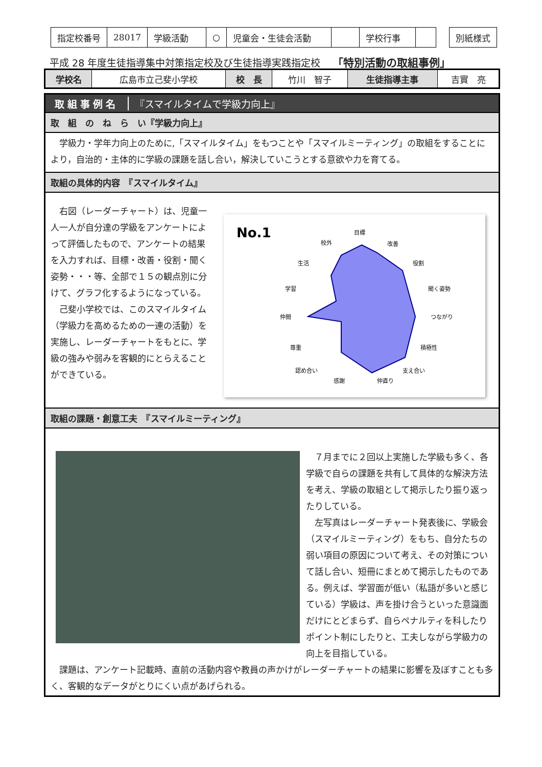| 指定校番号 | 28017 | 学級活動 | ○ | 児童会・生徒会活動 | | 学校行事 | | | 別紙様式 |
平成 28 年度生徒指導集中対策指定校及び生徒指導実践指定校 「特別活動の取組事例」
| 学校名 | 広島市立己斐小学校 | 校 長 | 竹川 智子 | 生徒指導主事 | 吉實 亮 |
取組事例名 『スマイルタイムで学級力向上』
取　組　の　ね　ら　い『学級力向上』
学級力・学年力向上のために,「スマイルタイム」をもつことや「スマイルミーティング」の取組をすることにより，自治的・主体的に学級の課題を話し合い，解決していこうとする意欲や力を育てる。
取組の具体的内容　『スマイルタイム』
No.1
目標
校外
改善
生活
役割
学習
聞く姿勢
仲間
つながり
尊重
積極性
認め合い
支え合い
感謝
仲直り
右図（レーダーチャート）は、児童一人一人が自分達の学級をアンケートによって評価したもので、アンケートの結果を入力すれば、目標・改善・役割・聞く姿勢・・・等、全部で１５の観点別に分けて、グラフ化するようになっている。
己斐小学校では、このスマイルタイム（学級力を高めるための一連の活動）を実施し、レーダーチャートをもとに、学級の強みや弱みを客観的にとらえることができている。
取組の課題・創意工夫　『スマイルミーティング』
７月までに２回以上実施した学級も多く、各学級で自らの課題を共有して具体的な解決方法を考え、学級の取組として掲示したり振り返ったりしている。
左写真はレーダーチャート発表後に、学級会（スマイルミーティング）をもち、自分たちの弱い項目の原因について考え、その対策について話し合い、短冊にまとめて掲示したものである。例えば、学習面が低い（私語が多いと感じている）学級は、声を掛け合うといった意識面だけにとどまらず、自らペナルティを科したりポイント制にしたりと、工夫しながら学級力の向上を目指している。
課題は、アンケート記載時、直前の活動内容や教員の声かけがレーダーチャートの結果に影響を及ぼすことも多く、客観的なデータがとりにくい点があげられる。